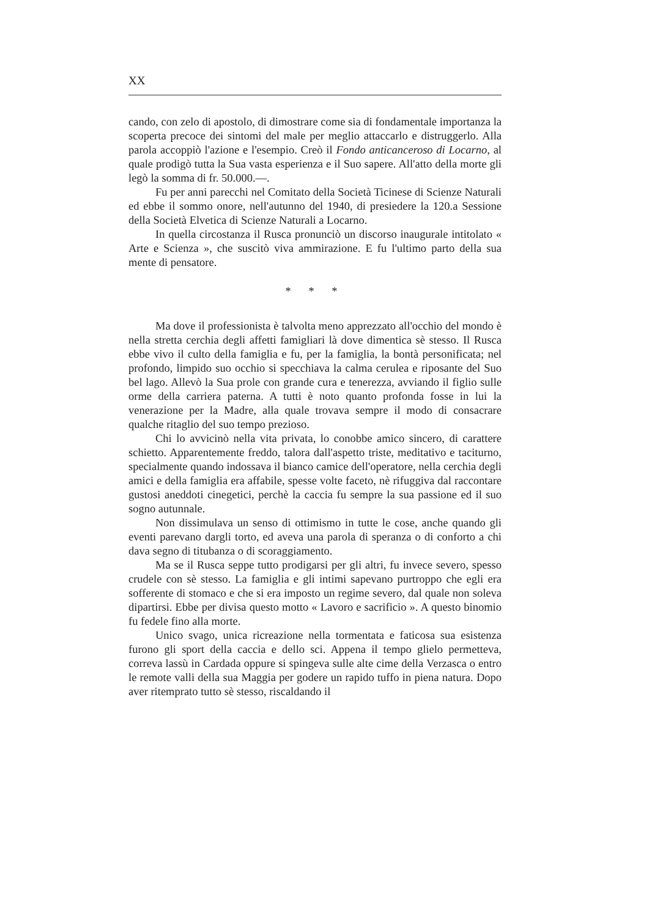XX
cando, con zelo di apostolo, di dimostrare come sia di fondamentale importanza la scoperta precoce dei sintomi del male per meglio attaccarlo e distruggerlo. Alla parola accoppiò l'azione e l'esempio. Creò il Fondo anticanceroso di Locarno, al quale prodigò tutta la Sua vasta esperienza e il Suo sapere. All'atto della morte gli legò la somma di fr. 50.000.—.
Fu per anni parecchi nel Comitato della Società Ticinese di Scienze Naturali ed ebbe il sommo onore, nell'autunno del 1940, di presiedere la 120.a Sessione della Società Elvetica di Scienze Naturali a Locarno.
In quella circostanza il Rusca pronunciò un discorso inaugurale intitolato « Arte e Scienza », che suscitò viva ammirazione. E fu l'ultimo parto della sua mente di pensatore.
* * *
Ma dove il professionista è talvolta meno apprezzato all'occhio del mondo è nella stretta cerchia degli affetti famigliari là dove dimentica sè stesso. Il Rusca ebbe vivo il culto della famiglia e fu, per la famiglia, la bontà personificata; nel profondo, limpido suo occhio si specchiava la calma cerulea e riposante del Suo bel lago. Allevò la Sua prole con grande cura e tenerezza, avviando il figlio sulle orme della carriera paterna. A tutti è noto quanto profonda fosse in lui la venerazione per la Madre, alla quale trovava sempre il modo di consacrare qualche ritaglio del suo tempo prezioso.
Chi lo avvicinò nella vita privata, lo conobbe amico sincero, di carattere schietto. Apparentemente freddo, talora dall'aspetto triste, meditativo e taciturno, specialmente quando indossava il bianco camice dell'operatore, nella cerchia degli amici e della famiglia era affabile, spesse volte faceto, nè rifuggiva dal raccontare gustosi aneddoti cinegetici, perchè la caccia fu sempre la sua passione ed il suo sogno autunnale.
Non dissimulava un senso di ottimismo in tutte le cose, anche quando gli eventi parevano dargli torto, ed aveva una parola di speranza o di conforto a chi dava segno di titubanza o di scoraggiamento.
Ma se il Rusca seppe tutto prodigarsi per gli altri, fu invece severo, spesso crudele con sè stesso. La famiglia e gli intimi sapevano purtroppo che egli era sofferente di stomaco e che si era imposto un regime severo, dal quale non soleva dipartirsi. Ebbe per divisa questo motto « Lavoro e sacrificio ». A questo binomio fu fedele fino alla morte.
Unico svago, unica ricreazione nella tormentata e faticosa sua esistenza furono gli sport della caccia e dello sci. Appena il tempo glielo permetteva, correva lassù in Cardada oppure si spingeva sulle alte cime della Verzasca o entro le remote valli della sua Maggia per godere un rapido tuffo in piena natura. Dopo aver ritemprato tutto sè stesso, riscaldando il